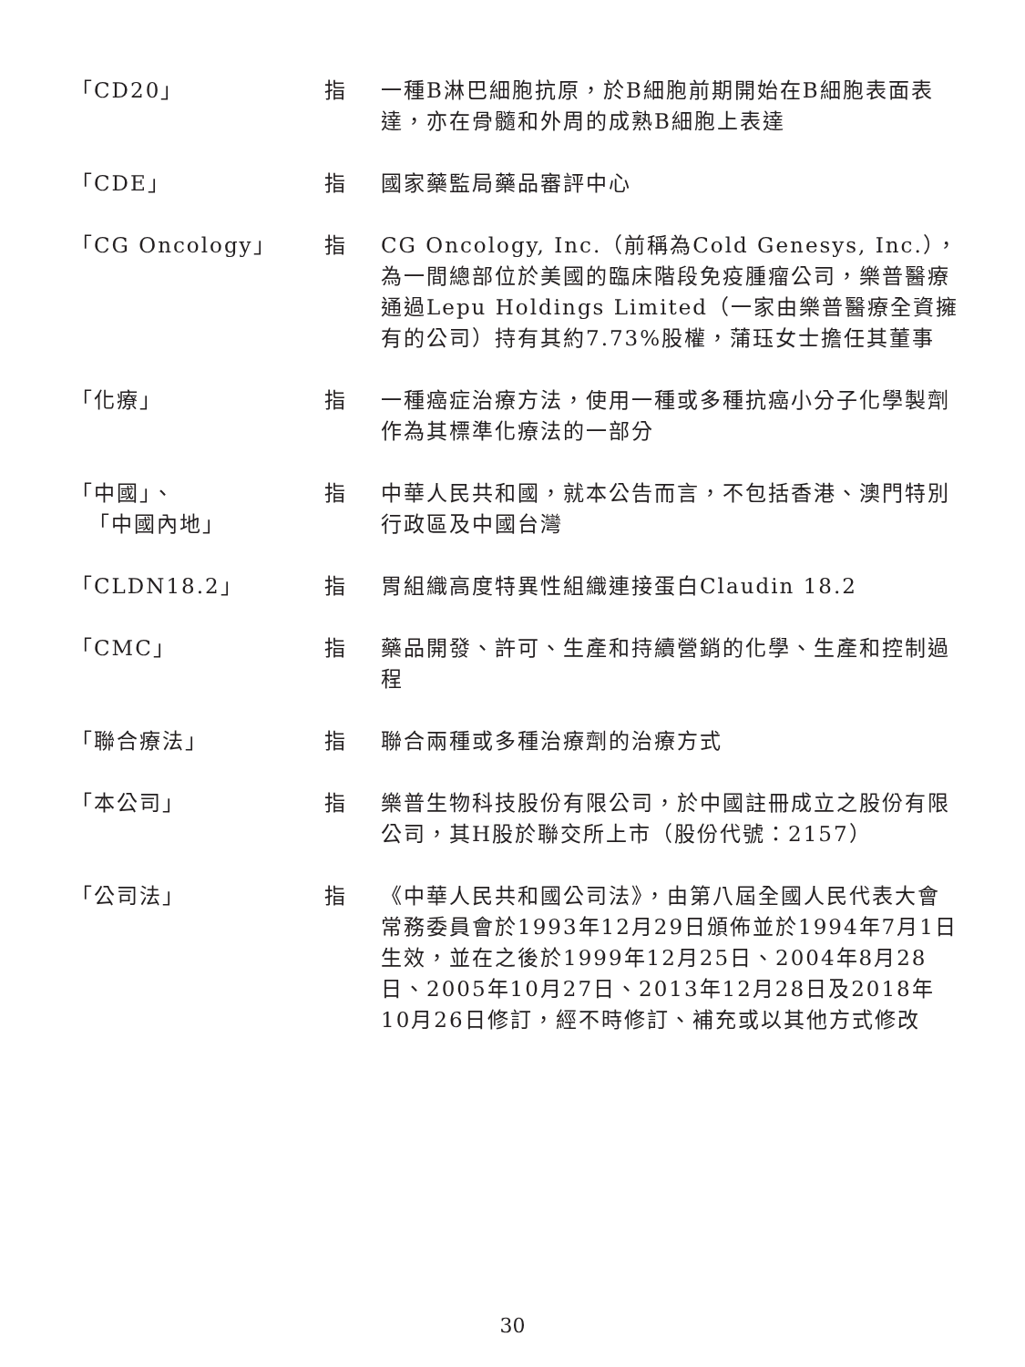| 「CD20」 | 指 | 一種B淋巴細胞抗原，於B細胞前期開始在B細胞表面表達，亦在骨髓和外周的成熟B細胞上表達 |
| 「CDE」 | 指 | 國家藥監局藥品審評中心 |
| 「CG Oncology」 | 指 | CG Oncology, Inc.（前稱為Cold Genesys, Inc.），為一間總部位於美國的臨床階段免疫腫瘤公司，樂普醫療通過Lepu Holdings Limited（一家由樂普醫療全資擁有的公司）持有其約7.73%股權，蒲珏女士擔任其董事 |
| 「化療」 | 指 | 一種癌症治療方法，使用一種或多種抗癌小分子化學製劑作為其標準化療法的一部分 |
| 「中國」、 「中國內地」 | 指 | 中華人民共和國，就本公告而言，不包括香港、澳門特別行政區及中國台灣 |
| 「CLDN18.2」 | 指 | 胃組織高度特異性組織連接蛋白Claudin 18.2 |
| 「CMC」 | 指 | 藥品開發、許可、生產和持續營銷的化學、生產和控制過程 |
| 「聯合療法」 | 指 | 聯合兩種或多種治療劑的治療方式 |
| 「本公司」 | 指 | 樂普生物科技股份有限公司，於中國註冊成立之股份有限公司，其H股於聯交所上市（股份代號：2157） |
| 「公司法」 | 指 | 《中華人民共和國公司法》，由第八屆全國人民代表大會常務委員會於1993年12月29日頒佈並於1994年7月1日生效，並在之後於1999年12月25日、2004年8月28日、2005年10月27日、2013年12月28日及2018年10月26日修訂，經不時修訂、補充或以其他方式修改 |
30